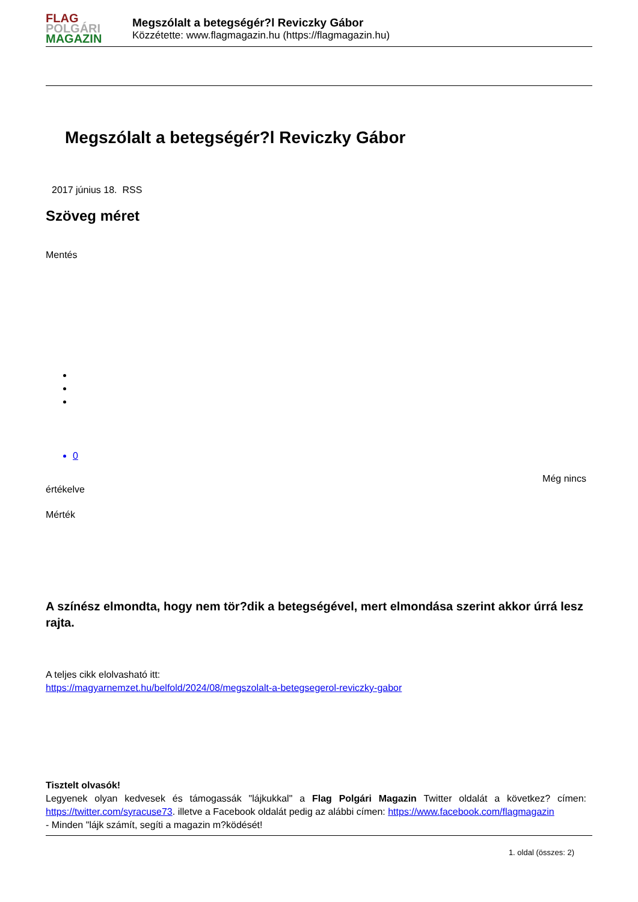FLAG
POLGÁRI
MAGAZIN
Megszólalt a betegségér?l Reviczky Gábor
Közzétette: www.flagmagazin.hu (https://flagmagazin.hu)
Megszólalt a betegségér?l Reviczky Gábor
2017 június 18. RSS
Szöveg méret
Mentés
0
Még nincs
értékelve
Mérték
A színész elmondta, hogy nem tör?dik a betegségével, mert elmondása szerint akkor úrrá lesz rajta.
A teljes cikk elolvasható itt:
https://magyarnemzet.hu/belfold/2024/08/megszolalt-a-betegsegerol-reviczky-gabor
Tisztelt olvasók!
Legyenek olyan kedvesek és támogassák "lájkukkal" a Flag Polgári Magazin Twitter oldalát a következ? címen: https://twitter.com/syracuse73. illetve a Facebook oldalát pedig az alábbi címen: https://www.facebook.com/flagmagazin
- Minden "lájk számít, segíti a magazin m?ködését!
1. oldal (összes: 2)